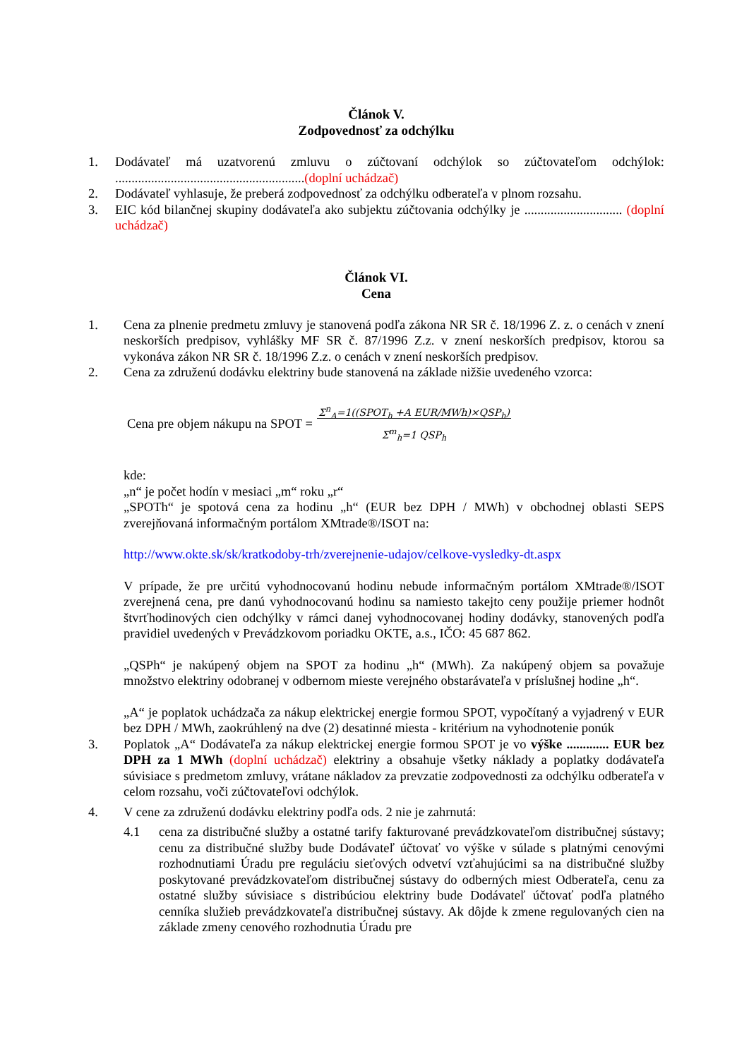Článok V.
Zodpovednosť za odchýlku
1. Dodávateľ má uzatvorenú zmluvu o zúčtovaní odchýlok so zúčtovateľom odchýlok: ..........................................................(doplní uchádzač)
2. Dodávateľ vyhlasuje, že preberá zodpovednosť za odchýlku odberateľa v plnom rozsahu.
3. EIC kód bilančnej skupiny dodávateľa ako subjektu zúčtovania odchýlky je .............................. (doplní uchádzač)
Článok VI.
Cena
1. Cena za plnenie predmetu zmluvy je stanovená podľa zákona NR SR č. 18/1996 Z. z. o cenách v znení neskorších predpisov, vyhlášky MF SR č. 87/1996 Z.z. v znení neskorších predpisov, ktorou sa vykonáva zákon NR SR č. 18/1996 Z.z. o cenách v znení neskorších predpisov.
2. Cena za združenú dodávku elektriny bude stanovená na základe nižšie uvedeného vzorca:
Cena pre objem nákupu na SPOT = Σ<sup>n</sup><sub>A</sub>=1((SPOT<sub>h</sub> +A EUR/MWh)×QSP<sub>h</sub>)
Σ<sup>m</sup><sub>h</sub>=1 QSP<sub>h</sub>
kde:
„n“ je počet hodín v mesiaci „m“ roku „r“
„SPOTh“ je spotová cena za hodinu „h“ (EUR bez DPH / MWh) v obchodnej oblasti SEPS zverejňovaná informačným portálom XMtrade®/ISOT na:
http://www.okte.sk/sk/kratkodoby-trh/zverejnenie-udajov/celkove-vysledky-dt.aspx
V prípade, že pre určitú vyhodnocovanú hodinu nebude informačným portálom XMtrade®/ISOT zverejnená cena, pre danú vyhodnocovanú hodinu sa namiesto takejto ceny použije priemer hodnôt štvrťhodinových cien odchýlky v rámci danej vyhodnocovanej hodiny dodávky, stanovených podľa pravidiel uvedených v Prevádzkovom poriadku OKTE, a.s., IČO: 45 687 862.
„QSPh“ je nakúpený objem na SPOT za hodinu „h“ (MWh). Za nakúpený objem sa považuje množstvo elektriny odobranej v odbernom mieste verejného obstarávateľa v príslušnej hodine „h“.
„A“ je poplatok uchádzača za nákup elektrickej energie formou SPOT, vypočítaný a vyjadrený v EUR bez DPH / MWh, zaokrúhlený na dve (2) desatinné miesta - kritérium na vyhodnotenie ponúk
3. Poplatok „A“ Dodávateľa za nákup elektrickej energie formou SPOT je vo výške ............. EUR bez DPH za 1 MWh (doplní uchádzač) elektriny a obsahuje všetky náklady a poplatky dodávateľa súvisiace s predmetom zmluvy, vrátane nákladov za prevzatie zodpovednosti za odchýlku odberateľa v celom rozsahu, voči zúčtovateľovi odchýlok.
4. V cene za združenú dodávku elektriny podľa ods. 2 nie je zahrnutá:
4.1 cena za distribučné služby a ostatné tarify fakturované prevádzkovateľom distribučnej sústavy; cenu za distribučné služby bude Dodávateľ účtovať vo výške v súlade s platnými cenovými rozhodnutiami Úradu pre reguláciu sieťových odvetví vzťahujúcimi sa na distribučné služby poskytované prevádzkovateľom distribučnej sústavy do odberných miest Odberateľa, cenu za ostatné služby súvisiace s distribúciou elektriny bude Dodávateľ účtovať podľa platného cenníka služieb prevádzkovateľa distribučnej sústavy. Ak dôjde k zmene regulovaných cien na základe zmeny cenového rozhodnutia Úradu pre